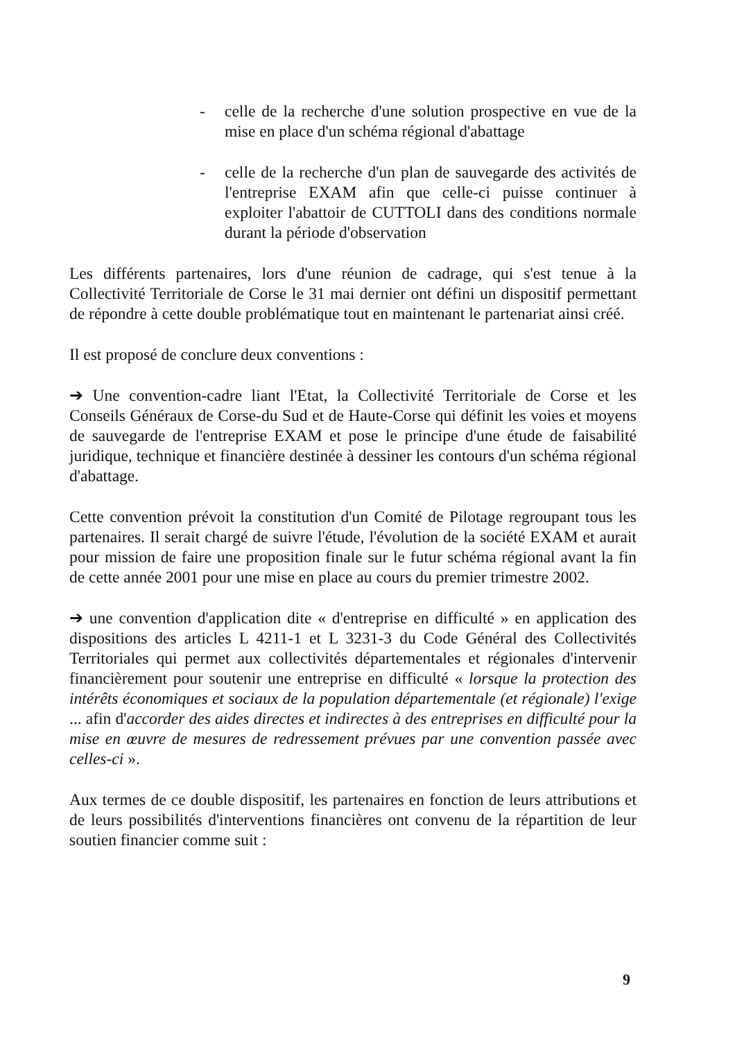- celle de la recherche d'une solution prospective en vue de la mise en place d'un schéma régional d'abattage
- celle de la recherche d'un plan de sauvegarde des activités de l'entreprise EXAM afin que celle-ci puisse continuer à exploiter l'abattoir de CUTTOLI dans des conditions normale durant la période d'observation
Les différents partenaires, lors d'une réunion de cadrage, qui s'est tenue à la Collectivité Territoriale de Corse le 31 mai dernier ont défini un dispositif permettant de répondre à cette double problématique tout en maintenant le partenariat ainsi créé.
Il est proposé de conclure deux conventions :
➔ Une convention-cadre liant l'Etat, la Collectivité Territoriale de Corse et les Conseils Généraux de Corse-du Sud et de Haute-Corse qui définit les voies et moyens de sauvegarde de l'entreprise EXAM et pose le principe d'une étude de faisabilité juridique, technique et financière destinée à dessiner les contours d'un schéma régional d'abattage.
Cette convention prévoit la constitution d'un Comité de Pilotage regroupant tous les partenaires. Il serait chargé de suivre l'étude, l'évolution de la société EXAM et aurait pour mission de faire une proposition finale sur le futur schéma régional avant la fin de cette année 2001 pour une mise en place au cours du premier trimestre 2002.
➔ une convention d'application dite « d'entreprise en difficulté » en application des dispositions des articles L 4211-1 et L 3231-3 du Code Général des Collectivités Territoriales qui permet aux collectivités départementales et régionales d'intervenir financièrement pour soutenir une entreprise en difficulté « lorsque la protection des intérêts économiques et sociaux de la population départementale (et régionale) l'exige ... afin d'accorder des aides directes et indirectes à des entreprises en difficulté pour la mise en œuvre de mesures de redressement prévues par une convention passée avec celles-ci ».
Aux termes de ce double dispositif, les partenaires en fonction de leurs attributions et de leurs possibilités d'interventions financières ont convenu de la répartition de leur soutien financier comme suit :
9